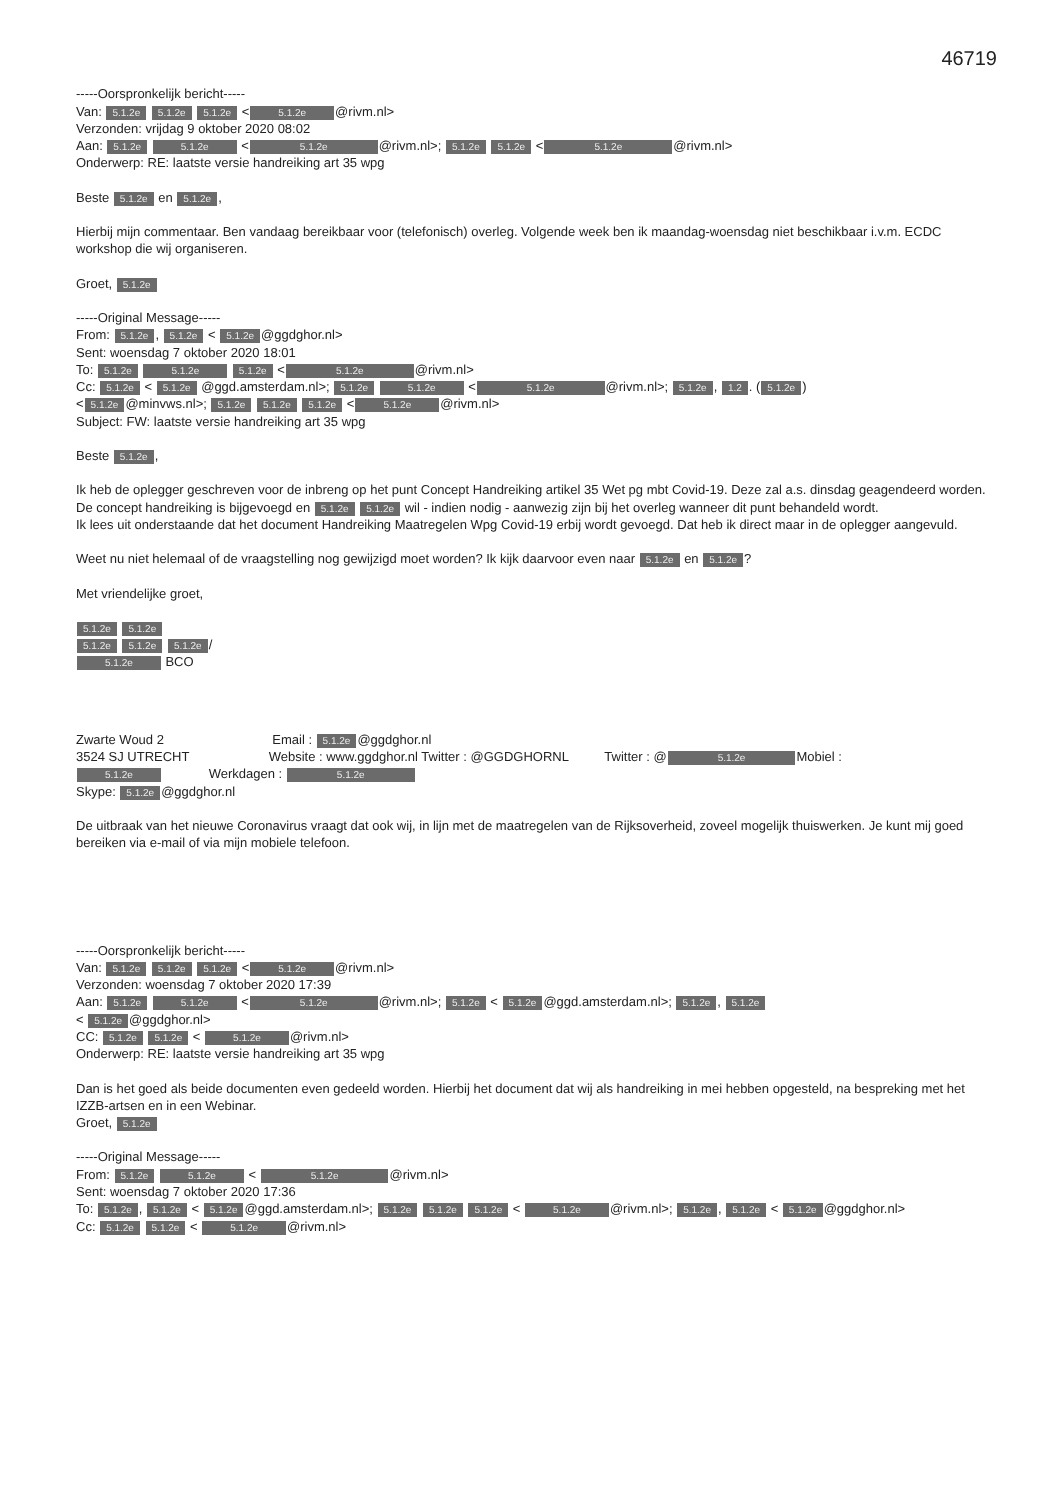46719
-----Oorspronkelijk bericht-----
Van: 5.1.2e 5.1.2e 5.1.2e < 5.1.2e @rivm.nl>
Verzonden: vrijdag 9 oktober 2020 08:02
Aan: 5.1.2e 5.1.2e < 5.1.2e @rivm.nl>; 5.1.2e 5.1.2e < 5.1.2e @rivm.nl>
Onderwerp: RE: laatste versie handreiking art 35 wpg
Beste 5.1.2e en 5.1.2e,
Hierbij mijn commentaar. Ben vandaag bereikbaar voor (telefonisch) overleg. Volgende week ben ik maandag-woensdag niet beschikbaar i.v.m. ECDC workshop die wij organiseren.
Groet, 5.1.2e
-----Original Message-----
From: 5.1.2e, 5.1.2e < 5.1.2e @ggdghor.nl>
Sent: woensdag 7 oktober 2020 18:01
To: 5.1.2e 5.1.2e 5.1.2e < 5.1.2e @rivm.nl>
Cc: 5.1.2e < 5.1.2e @ggd.amsterdam.nl>; 5.1.2e 5.1.2e < 5.1.2e @rivm.nl>; 5.1.2e, 1.2. (5.1.2e)
< 5.1.2e @minvws.nl>; 5.1.2e 5.1.2e 5.1.2e < 5.1.2e @rivm.nl>
Subject: FW: laatste versie handreiking art 35 wpg
Beste 5.1.2e,
Ik heb de oplegger geschreven voor de inbreng op het punt Concept Handreiking artikel 35 Wet pg mbt Covid-19. Deze zal a.s. dinsdag geagendeerd worden.
De concept handreiking is bijgevoegd en 5.1.2e 5.1.2e wil - indien nodig - aanwezig zijn bij het overleg wanneer dit punt behandeld wordt.
Ik lees uit onderstaande dat het document Handreiking Maatregelen Wpg Covid-19 erbij wordt gevoegd. Dat heb ik direct maar in de oplegger aangevuld.
Weet nu niet helemaal of de vraagstelling nog gewijzigd moet worden? Ik kijk daarvoor even naar 5.1.2e en 5.1.2e?
Met vriendelijke groet,
5.1.2e 5.1.2e
5.1.2e 5.1.2e 5.1.2e /
5.1.2e BCO
Zwarte Woud 2 Email : 5.1.2e @ggdghor.nl
3524 SJ UTRECHT Website : www.ggdghor.nl Twitter : @GGDGHORNL Twitter : @ 5.1.2e Mobiel :
5.1.2e Werkdagen : 5.1.2e
Skype: 5.1.2e @ggdghor.nl
De uitbraak van het nieuwe Coronavirus vraagt dat ook wij, in lijn met de maatregelen van de Rijksoverheid, zoveel mogelijk thuiswerken. Je kunt mij goed bereiken via e-mail of via mijn mobiele telefoon.
-----Oorspronkelijk bericht-----
Van: 5.1.2e 5.1.2e 5.1.2e < 5.1.2e @rivm.nl>
Verzonden: woensdag 7 oktober 2020 17:39
Aan: 5.1.2e 5.1.2e < 5.1.2e @rivm.nl>; 5.1.2e < 5.1.2e @ggd.amsterdam.nl>; 5.1.2e, 5.1.2e
< 5.1.2e @ggdghor.nl>
CC: 5.1.2e 5.1.2e < 5.1.2e @rivm.nl>
Onderwerp: RE: laatste versie handreiking art 35 wpg
Dan is het goed als beide documenten even gedeeld worden. Hierbij het document dat wij als handreiking in mei hebben opgesteld, na bespreking met het IZZB-artsen en in een Webinar.
Groet, 5.1.2e
-----Original Message-----
From: 5.1.2e 5.1.2e < 5.1.2e @rivm.nl>
Sent: woensdag 7 oktober 2020 17:36
To: 5.1.2e, 5.1.2e < 5.1.2e @ggd.amsterdam.nl>; 5.1.2e 5.1.2e 5.1.2e < 5.1.2e @rivm.nl>; 5.1.2e, 5.1.2e < 5.1.2e @ggdghor.nl>
Cc: 5.1.2e 5.1.2e < 5.1.2e @rivm.nl>